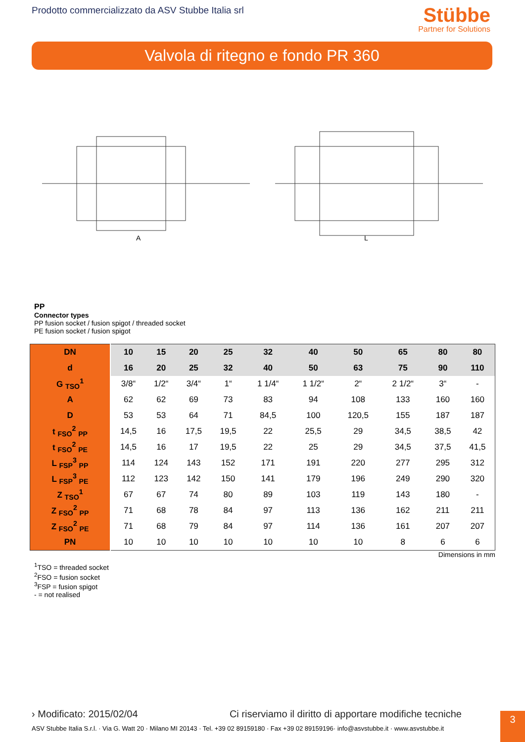Prodotto commercializzato da ASV Stubbe Italia srl
Stübbe
Partner for Solutions
Valvola di ritegno e fondo PR 360
A
L
PP
Connector types
PP fusion socket / fusion spigot / threaded socket
PE fusion socket / fusion spigot
| DN | 10 | 15 | 20 | 25 | 32 | 40 | 50 | 65 | 80 | 80 |
| d | 16 | 20 | 25 | 32 | 40 | 50 | 63 | 75 | 90 | 110 |
| G <sub>TSO</sub><sup>1</sup> | 3/8“ | 1/2“ | 3/4“ | 1“ | 1 1/4“ | 1 1/2“ | 2“ | 2 1/2“ | 3“ | - |
| A | 62 | 62 | 69 | 73 | 83 | 94 | 108 | 133 | 160 | 160 |
| D | 53 | 53 | 64 | 71 | 84,5 | 100 | 120,5 | 155 | 187 | 187 |
| t <sub>FSO</sub><sup>2</sup> <sub>PP</sub> | 14,5 | 16 | 17,5 | 19,5 | 22 | 25,5 | 29 | 34,5 | 38,5 | 42 |
| t <sub>FSO</sub><sup>2</sup> <sub>PE</sub> | 14,5 | 16 | 17 | 19,5 | 22 | 25 | 29 | 34,5 | 37,5 | 41,5 |
| L <sub>FSP</sub><sup>3</sup> <sub>PP</sub> | 114 | 124 | 143 | 152 | 171 | 191 | 220 | 277 | 295 | 312 |
| L <sub>FSP</sub><sup>3</sup> <sub>PE</sub> | 112 | 123 | 142 | 150 | 141 | 179 | 196 | 249 | 290 | 320 |
| Z <sub>TSO</sub><sup>1</sup> | 67 | 67 | 74 | 80 | 89 | 103 | 119 | 143 | 180 | - |
| Z <sub>FSO</sub><sup>2</sup> <sub>PP</sub> | 71 | 68 | 78 | 84 | 97 | 113 | 136 | 162 | 211 | 211 |
| Z <sub>FSO</sub><sup>2</sup> <sub>PE</sub> | 71 | 68 | 79 | 84 | 97 | 114 | 136 | 161 | 207 | 207 |
| PN | 10 | 10 | 10 | 10 | 10 | 10 | 10 | 8 | 6 | 6 |
Dimensions in mm
<sup>1</sup> TSO = threaded socket
<sup>2</sup> FSO = fusion socket
<sup>3</sup> FSP = fusion spigot
- = not realised
› Modificato: 2015/02/04 Ci riserviamo il diritto di apportare modifiche tecniche
ASV Stubbe Italia S.r.l. · Via G. Watt 20 · Milano MI 20143 · Tel. +39 02 89159180 · Fax +39 02 89159196· info@asvstubbe.it · www.asvstubbe.it
3